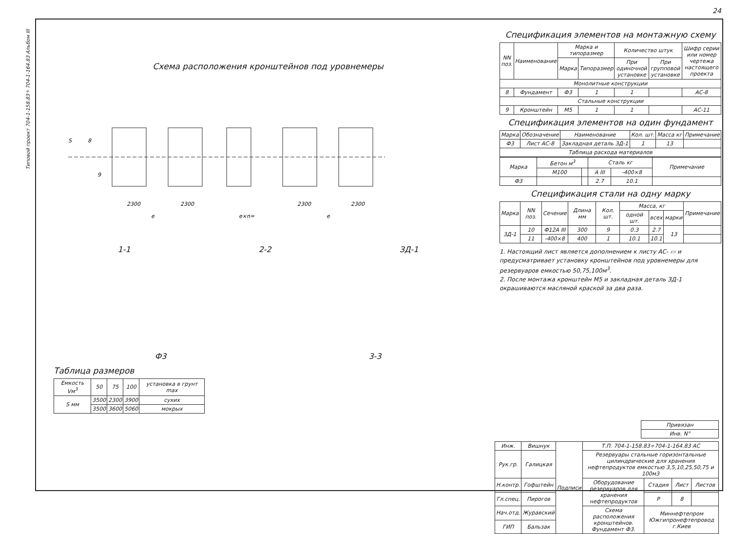24
Типовой проект 704-1-158.83÷704-1-164.83 Альбом III
Схема расположения кронштейнов под уровнемеры
2300
2300
2300
2300
e
e×n=
e
S
8
9
1-1 2-2 ЗД-1
Ф3 3-3
Таблица размеров
| Емкость Vм<sup>3</sup> | 50 | 75 | 100 | установка в грунт max |
| S мм | 3500 | 2300 | 3900 | сухих |
| | 3500 | 3600 | 5060 | мокрых |
Спецификация элементов на монтажную схему
| NN поз. | Наименование | Марка и типоразмер | | Количество штук | | Шифр серии или номер чертежа настоящего проекта |
| | | Марка | Типоразмер | При одиночной установке | При групповой установке | |
| Монолитные конструкции | | | | | | |
| 8 | Фундамент | Ф3 | 1 | 1 | | АС-8 |
| Стальные конструкции | | | | | | |
| 9 | Кронштейн | М5 | 1 | 1 | | АС-11 |
Спецификация элементов на один фундамент
| Марка | Обозначение | Наименование | Кол. шт. | Масса кг | Примечание |
| Ф3 | Лист АС-8 | Закладная деталь ЗД-1 | 1 | 13 | |
| Таблица расхода материалов | | | | | |
| Марка | Бетон м<sup>3</sup> | | Сталь кг | | Примечание |
| | М100 | | A III | -400×8 | |
| Ф3 | | | 2.7 | 10.1 | |
Спецификация стали на одну марку
| Марка | NN поз. | Сечение | Длина мм | Кол. шт. | Масса, кг | | | Примечание |
| | | | | | одной шт. | всех | марки | |
| ЗД-1 | 10 | Ф12A III | 300 | 9 | 0.3 | 2.7 | 13 | |
| | 11 | -400×8 | 400 | 1 | 10.1 | 10.1 | | |
1. Настоящий лист является дополнением к листу АС- ▭ и предусматривает установку кронштейнов под уровнемеры для резервуаров емкостью 50,75,100м<sup>3</sup>.
2. После монтажа кронштейн М5 и закладная деталь ЗД-1 окрашиваются масляной краской за два раза.
| Привязан |
| Инв. N° |
| Инж. | Вишнук | Подписи | Т.П. 704-1-158.83÷704-1-164.83 АС | | | |
| Рук.гр. | Галицкая | | Резервуары стальные горизонтальные цилиндрические для хранения нефтепродуктов емкостью 3,5,10,25,50,75 и 100м3 | | | |
| Н.контр. | Гофштейн | | Оборудование резервуаров для хранения нефтепродуктов | Стадия | Лист | Листов |
| Гл.спец. | Пирогов | | | Р | 8 | |
| Нач.отд. | Журавский | | Схема расположения кронштейнов. Фундамент Ф3. | Миннефтепром Южгипронефтепровод г.Киев | | |
| ГИП | Бальзак | | | | | |